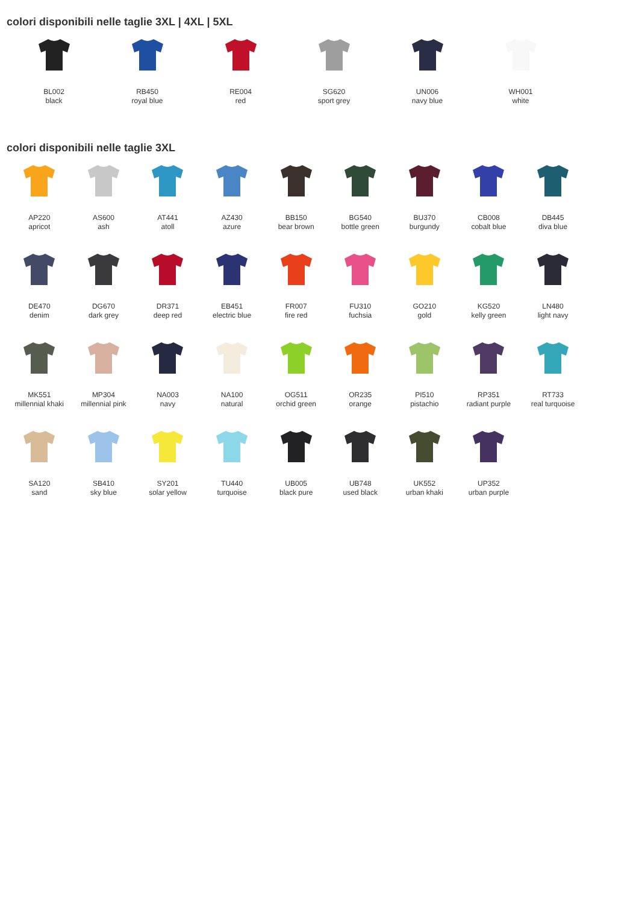colori disponibili nelle taglie 3XL | 4XL | 5XL
BL002
black
RB450
royal blue
RE004
red
SG620
sport grey
UN006
navy blue
WH001
white
colori disponibili nelle taglie 3XL
AP220
apricot
AS600
ash
AT441
atoll
AZ430
azure
BB150
bear brown
BG540
bottle green
BU370
burgundy
CB008
cobalt blue
DB445
diva blue
DE470
denim
DG670
dark grey
DR371
deep red
EB451
electric blue
FR007
fire red
FU310
fuchsia
GO210
gold
KG520
kelly green
LN480
light navy
MK551
millennial khaki
MP304
millennial pink
NA003
navy
NA100
natural
OG511
orchid green
OR235
orange
PI510
pistachio
RP351
radiant purple
RT733
real turquoise
SA120
sand
SB410
sky blue
SY201
solar yellow
TU440
turquoise
UB005
black pure
UB748
used black
UK552
urban khaki
UP352
urban purple